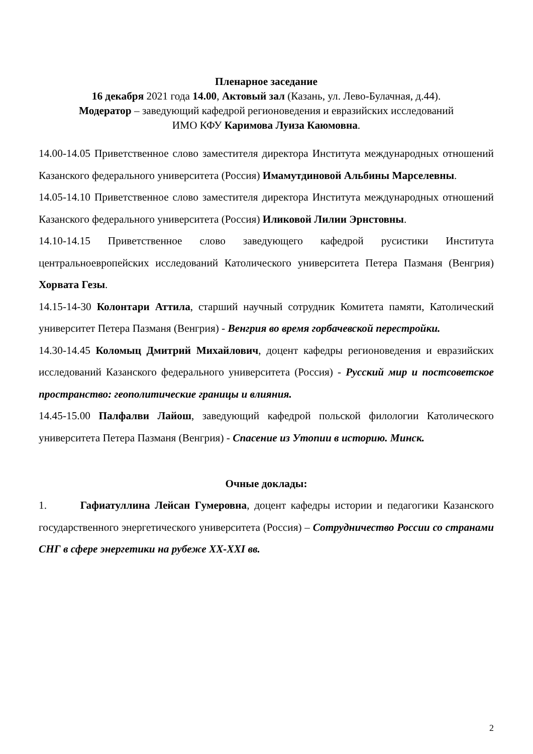Пленарное заседание
16 декабря 2021 года 14.00, Актовый зал (Казань, ул. Лево-Булачная, д.44).
Модератор – заведующий кафедрой регионоведения и евразийских исследований
ИМО КФУ Каримова Луиза Каюмовна.
14.00-14.05 Приветственное слово заместителя директора Института международных отношений Казанского федерального университета (Россия) Имамутдиновой Альбины Марселевны.
14.05-14.10 Приветственное слово заместителя директора Института международных отношений Казанского федерального университета (Россия) Иликовой Лилии Эрнстовны.
14.10-14.15 Приветственное слово заведующего кафедрой русистики Института центральноевропейских исследований Католического университета Петера Пазманя (Венгрия) Хорвата Гезы.
14.15-14-30 Колонтари Аттила, старший научный сотрудник Комитета памяти, Католический университет Петера Пазманя (Венгрия) - Венгрия во время горбачевской перестройки.
14.30-14.45 Коломыц Дмитрий Михайлович, доцент кафедры регионоведения и евразийских исследований Казанского федерального университета (Россия) - Русский мир и постсоветское пространство: геополитические границы и влияния.
14.45-15.00 Палфалви Лайош, заведующий кафедрой польской филологии Католического университета Петера Пазманя (Венгрия) - Спасение из Утопии в историю. Минск.
Очные доклады:
1. Гафиатуллина Лейсан Гумеровна, доцент кафедры истории и педагогики Казанского государственного энергетического университета (Россия) – Сотрудничество России со странами СНГ в сфере энергетики на рубеже XX-XXI вв.
2